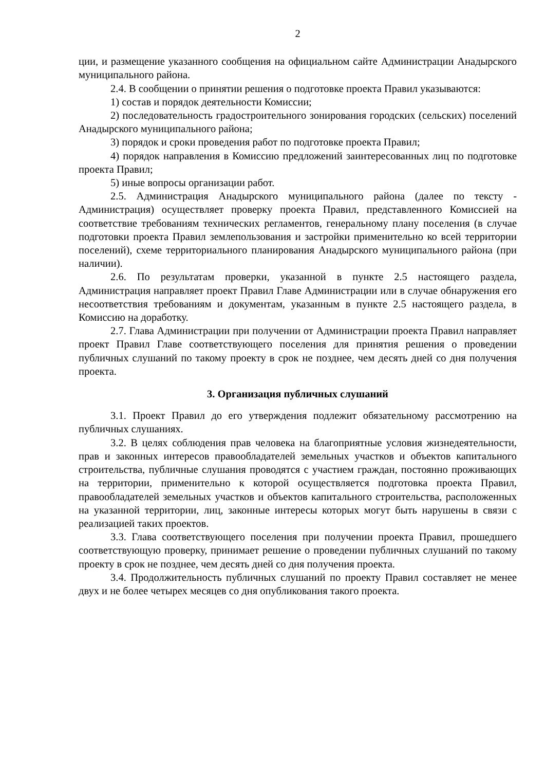2
ции, и размещение указанного сообщения на официальном сайте Администрации Анадырского муниципального района.
2.4. В сообщении о принятии решения о подготовке проекта Правил указываются:
1) состав и порядок деятельности Комиссии;
2) последовательность градостроительного зонирования городских (сельских) поселений Анадырского муниципального района;
3) порядок и сроки проведения работ по подготовке проекта Правил;
4) порядок направления в Комиссию предложений заинтересованных лиц по подготовке проекта Правил;
5) иные вопросы организации работ.
2.5. Администрация Анадырского муниципального района (далее по тексту - Администрация) осуществляет проверку проекта Правил, представленного Комиссией на соответствие требованиям технических регламентов, генеральному плану поселения (в случае подготовки проекта Правил землепользования и застройки применительно ко всей территории поселений), схеме территориального планирования Анадырского муниципального района (при наличии).
2.6. По результатам проверки, указанной в пункте 2.5 настоящего раздела, Администрация направляет проект Правил Главе Администрации или в случае обнаружения его несоответствия требованиям и документам, указанным в пункте 2.5 настоящего раздела, в Комиссию на доработку.
2.7. Глава Администрации при получении от Администрации проекта Правил направляет проект Правил Главе соответствующего поселения для принятия решения о проведении публичных слушаний по такому проекту в срок не позднее, чем десять дней со дня получения проекта.
3. Организация публичных слушаний
3.1. Проект Правил до его утверждения подлежит обязательному рассмотрению на публичных слушаниях.
3.2. В целях соблюдения прав человека на благоприятные условия жизнедеятельности, прав и законных интересов правообладателей земельных участков и объектов капитального строительства, публичные слушания проводятся с участием граждан, постоянно проживающих на территории, применительно к которой осуществляется подготовка проекта Правил, правообладателей земельных участков и объектов капитального строительства, расположенных на указанной территории, лиц, законные интересы которых могут быть нарушены в связи с реализацией таких проектов.
3.3. Глава соответствующего поселения при получении проекта Правил, прошедшего соответствующую проверку, принимает решение о проведении публичных слушаний по такому проекту в срок не позднее, чем десять дней со дня получения проекта.
3.4. Продолжительность публичных слушаний по проекту Правил составляет не менее двух и не более четырех месяцев со дня опубликования такого проекта.